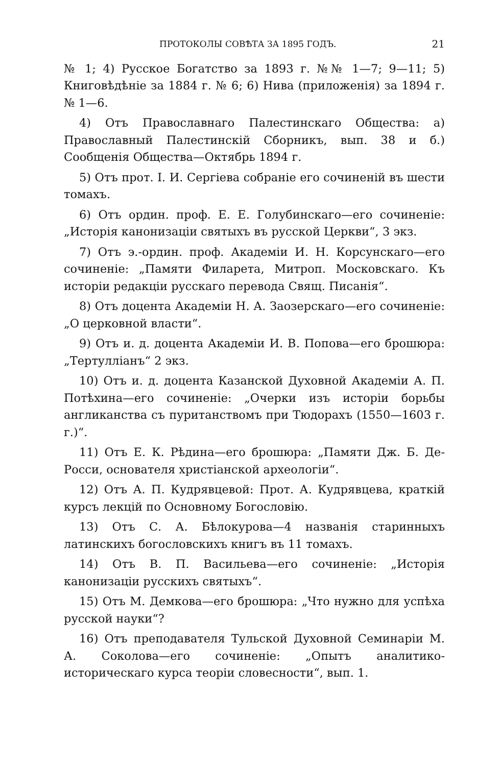ПРОТОКОЛЫ СОВѢТА ЗА 1895 ГОДЪ. 21
№ 1; 4) Русское Богатство за 1893 г. №№ 1—7; 9—11; 5) Книговѣдѣніе за 1884 г. № 6; 6) Нива (приложенія) за 1894 г. № 1—6.
4) Отъ Православнаго Палестинскаго Общества: а) Православный Палестинскій Сборникъ, вып. 38 и б.) Сообщенія Общества—Октябрь 1894 г.
5) Отъ прот. І. И. Сергіева собраніе его сочиненій въ шести томахъ.
6) Отъ ордин. проф. Е. Е. Голубинскаго—его сочиненіе: „Исторія канонизаціи святыхъ въ русской Церкви“, 3 экз.
7) Отъ э.-ордин. проф. Академіи И. Н. Корсунскаго—его сочиненіе: „Памяти Филарета, Митроп. Московскаго. Къ исторіи редакціи русскаго перевода Свящ. Писанія“.
8) Отъ доцента Академіи Н. А. Заозерскаго—его сочиненіе: „О церковной власти“.
9) Отъ и. д. доцента Академіи И. В. Попова—его брошюра: „Тертулліанъ“ 2 экз.
10) Отъ и. д. доцента Казанской Духовной Академіи А. П. Потѣхина—его сочиненіе: „Очерки изъ исторіи борьбы англиканства съ пуританствомъ при Тюдорахъ (1550—1603 г. г.)“.
11) Отъ Е. К. Рѣдина—его брошюра: „Памяти Дж. Б. Де-Росси, основателя христіанской археологіи“.
12) Отъ А. П. Кудрявцевой: Прот. А. Кудрявцева, краткій курсъ лекцій по Основному Богословію.
13) Отъ С. А. Бѣлокурова—4 названія старинныхъ латинскихъ богословскихъ книгъ въ 11 томахъ.
14) Отъ В. П. Васильева—его сочиненіе: „Исторія канонизаціи русскихъ святыхъ“.
15) Отъ М. Демкова—его брошюра: „Что нужно для успѣха русской науки“?
16) Отъ преподавателя Тульской Духовной Семинаріи М. А. Соколова—его сочиненіе: „Опытъ аналитико-историческаго курса теоріи словесности“, вып. 1.